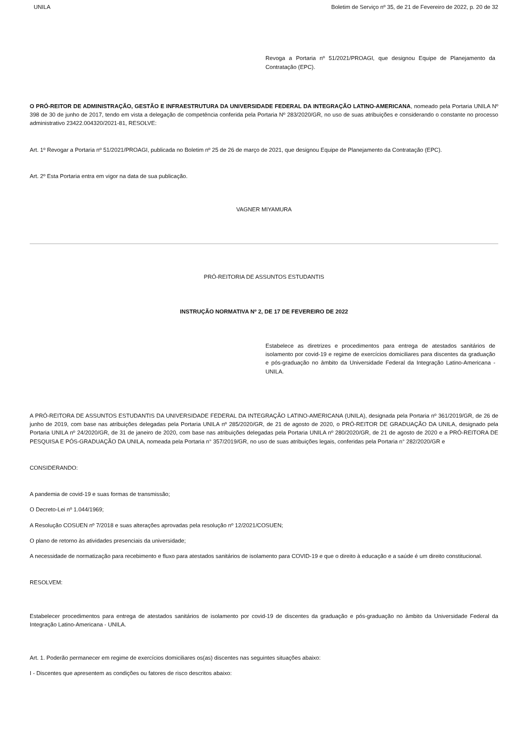UNILA Boletim de Serviço nº 35, de 21 de Fevereiro de 2022, p. 20 de 32
Revoga a Portaria nº 51/2021/PROAGI, que designou Equipe de Planejamento da Contratação (EPC).
O PRÓ-REITOR DE ADMINISTRAÇÃO, GESTÃO E INFRAESTRUTURA DA UNIVERSIDADE FEDERAL DA INTEGRAÇÃO LATINO-AMERICANA, nomeado pela Portaria UNILA Nº 398 de 30 de junho de 2017, tendo em vista a delegação de competência conferida pela Portaria Nº 283/2020/GR, no uso de suas atribuições e considerando o constante no processo administrativo 23422.004320/2021-81, RESOLVE:
Art. 1º Revogar a Portaria nº 51/2021/PROAGI, publicada no Boletim nº 25 de 26 de março de 2021, que designou Equipe de Planejamento da Contratação (EPC).
Art. 2º Esta Portaria entra em vigor na data de sua publicação.
VAGNER MIYAMURA
PRÓ-REITORIA DE ASSUNTOS ESTUDANTIS
INSTRUÇÃO NORMATIVA Nº 2, DE 17 DE FEVEREIRO DE 2022
Estabelece as diretrizes e procedimentos para entrega de atestados sanitários de isolamento por covid-19 e regime de exercícios domiciliares para discentes da graduação e pós-graduação no âmbito da Universidade Federal da Integração Latino-Americana - UNILA.
A PRÓ-REITORA DE ASSUNTOS ESTUDANTIS DA UNIVERSIDADE FEDERAL DA INTEGRAÇÃO LATINO-AMERICANA (UNILA), designada pela Portaria nº 361/2019/GR, de 26 de junho de 2019, com base nas atribuições delegadas pela Portaria UNILA nº 285/2020/GR, de 21 de agosto de 2020, o PRÓ-REITOR DE GRADUAÇÃO DA UNILA, designado pela Portaria UNILA nº 24/2020/GR, de 31 de janeiro de 2020, com base nas atribuições delegadas pela Portaria UNILA nº 280/2020/GR, de 21 de agosto de 2020 e a PRÓ-REITORA DE PESQUISA E PÓS-GRADUAÇÃO DA UNILA, nomeada pela Portaria n° 357/2019/GR, no uso de suas atribuições legais, conferidas pela Portaria n° 282/2020/GR e
CONSIDERANDO:
A pandemia de covid-19 e suas formas de transmissão;
O Decreto-Lei nº 1.044/1969;
A Resolução COSUEN nº 7/2018 e suas alterações aprovadas pela resolução nº 12/2021/COSUEN;
O plano de retorno às atividades presenciais da universidade;
A necessidade de normatização para recebimento e fluxo para atestados sanitários de isolamento para COVID-19 e que o direito à educação e a saúde é um direito constitucional.
RESOLVEM:
Estabelecer procedimentos para entrega de atestados sanitários de isolamento por covid-19 de discentes da graduação e pós-graduação no âmbito da Universidade Federal da Integração Latino-Americana - UNILA.
Art. 1. Poderão permanecer em regime de exercícios domiciliares os(as) discentes nas seguintes situações abaixo:
I - Discentes que apresentem as condições ou fatores de risco descritos abaixo: